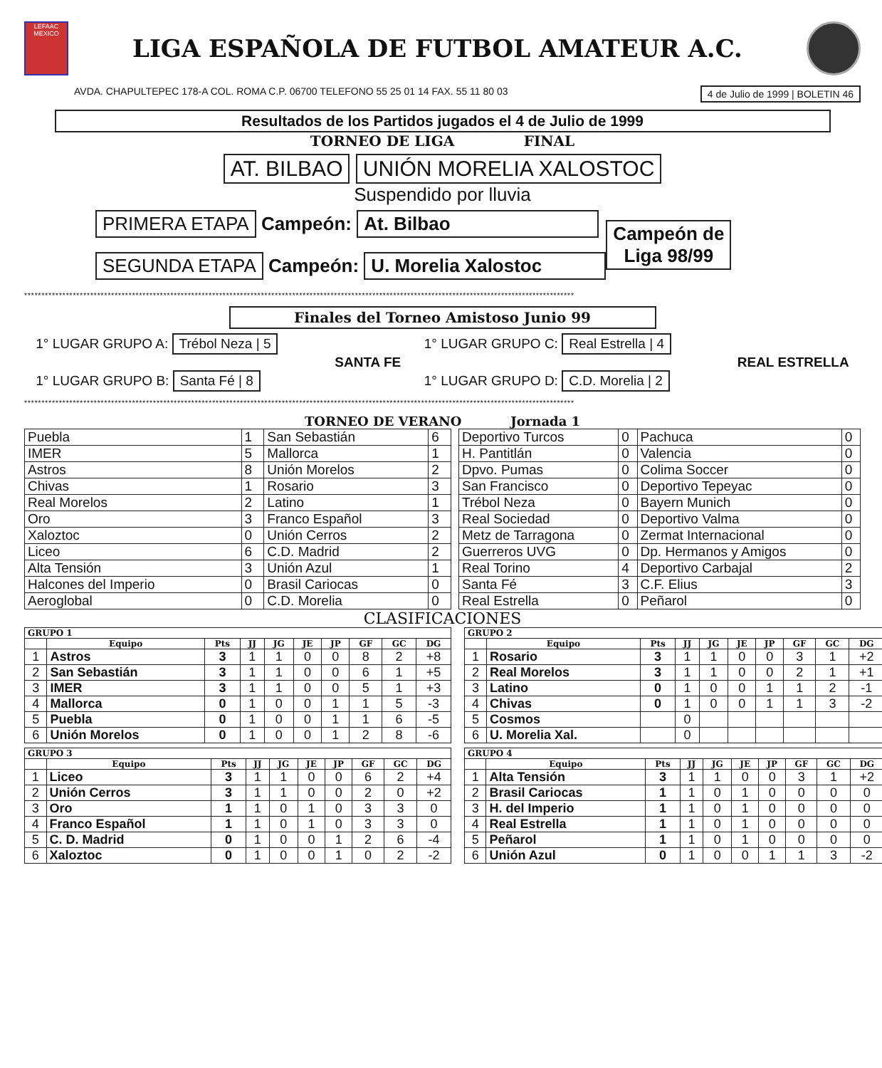LEFAAC
MEXICO
LIGA ESPAÑOLA DE FUTBOL AMATEUR A.C.
AVDA. CHAPULTEPEC 178-A COL. ROMA C.P. 06700 TELEFONO 55 25 01 14 FAX. 55 11 80 03 4 de Julio de 1999 | BOLETIN 46
Resultados de los Partidos jugados el 4 de Julio de 1999
TORNEO DE LIGA FINAL
AT. BILBAO UNIÓN MORELIA XALOSTOC
Suspendido por lluvia
PRIMERA ETAPA Campeón: At. Bilbao
SEGUNDA ETAPA Campeón: U. Morelia Xalostoc
Campeón de
Liga 98/99
**************************************************************************************************************************************************************
Finales del Torneo Amistoso Junio 99
1° LUGAR GRUPO A: Trébol Neza | 5
SANTA FE
1° LUGAR GRUPO B: Santa Fé | 8
1° LUGAR GRUPO C: Real Estrella | 4
REAL ESTRELLA
1° LUGAR GRUPO D: C.D. Morelia | 2
**************************************************************************************************************************************************************
TORNEO DE VERANO Jornada 1
| Puebla | 1 | San Sebastián | 6 |
| IMER | 5 | Mallorca | 1 |
| Astros | 8 | Unión Morelos | 2 |
| Chivas | 1 | Rosario | 3 |
| Real Morelos | 2 | Latino | 1 |
| Oro | 3 | Franco Español | 3 |
| Xaloztoc | 0 | Unión Cerros | 2 |
| Liceo | 6 | C.D. Madrid | 2 |
| Alta Tensión | 3 | Unión Azul | 1 |
| Halcones del Imperio | 0 | Brasil Cariocas | 0 |
| Aeroglobal | 0 | C.D. Morelia | 0 |
| Deportivo Turcos | 0 | Pachuca | 0 |
| H. Pantitlán | 0 | Valencia | 0 |
| Dpvo. Pumas | 0 | Colima Soccer | 0 |
| San Francisco | 0 | Deportivo Tepeyac | 0 |
| Trébol Neza | 0 | Bayern Munich | 0 |
| Real Sociedad | 0 | Deportivo Valma | 0 |
| Metz de Tarragona | 0 | Zermat Internacional | 0 |
| Guerreros UVG | 0 | Dp. Hermanos y Amigos | 0 |
| Real Torino | 4 | Deportivo Carbajal | 2 |
| Santa Fé | 3 | C.F. Elius | 3 |
| Real Estrella | 0 | Peñarol | 0 |
CLASIFICACIONES
| GRUPO 1 | | | | | | | | | |
| --- | --- | --- | --- | --- | --- | --- | --- | --- | --- |
| | Equipo | Pts | JJ | JG | JE | JP | GF | GC | DG |
| 1 | Astros | 3 | 1 | 1 | 0 | 0 | 8 | 2 | +8 |
| 2 | San Sebastián | 3 | 1 | 1 | 0 | 0 | 6 | 1 | +5 |
| 3 | IMER | 3 | 1 | 1 | 0 | 0 | 5 | 1 | +3 |
| 4 | Mallorca | 0 | 1 | 0 | 0 | 1 | 1 | 5 | -3 |
| 5 | Puebla | 0 | 1 | 0 | 0 | 1 | 1 | 6 | -5 |
| 6 | Unión Morelos | 0 | 1 | 0 | 0 | 1 | 2 | 8 | -6 |
| GRUPO 2 | | | | | | | | | |
| --- | --- | --- | --- | --- | --- | --- | --- | --- | --- |
| | Equipo | Pts | JJ | JG | JE | JP | GF | GC | DG |
| 1 | Rosario | 3 | 1 | 1 | 0 | 0 | 3 | 1 | +2 |
| 2 | Real Morelos | 3 | 1 | 1 | 0 | 0 | 2 | 1 | +1 |
| 3 | Latino | 0 | 1 | 0 | 0 | 1 | 1 | 2 | -1 |
| 4 | Chivas | 0 | 1 | 0 | 0 | 1 | 1 | 3 | -2 |
| 5 | Cosmos | | 0 | | | | | | |
| 6 | U. Morelia Xal. | | 0 | | | | | | |
| GRUPO 3 | | | | | | | | | |
| --- | --- | --- | --- | --- | --- | --- | --- | --- | --- |
| | Equipo | Pts | JJ | JG | JE | JP | GF | GC | DG |
| 1 | Liceo | 3 | 1 | 1 | 0 | 0 | 6 | 2 | +4 |
| 2 | Unión Cerros | 3 | 1 | 1 | 0 | 0 | 2 | 0 | +2 |
| 3 | Oro | 1 | 1 | 0 | 1 | 0 | 3 | 3 | 0 |
| 4 | Franco Español | 1 | 1 | 0 | 1 | 0 | 3 | 3 | 0 |
| 5 | C. D. Madrid | 0 | 1 | 0 | 0 | 1 | 2 | 6 | -4 |
| 6 | Xaloztoc | 0 | 1 | 0 | 0 | 1 | 0 | 2 | -2 |
| GRUPO 4 | | | | | | | | | |
| --- | --- | --- | --- | --- | --- | --- | --- | --- | --- |
| | Equipo | Pts | JJ | JG | JE | JP | GF | GC | DG |
| 1 | Alta Tensión | 3 | 1 | 1 | 0 | 0 | 3 | 1 | +2 |
| 2 | Brasil Cariocas | 1 | 1 | 0 | 1 | 0 | 0 | 0 | 0 |
| 3 | H. del Imperio | 1 | 1 | 0 | 1 | 0 | 0 | 0 | 0 |
| 4 | Real Estrella | 1 | 1 | 0 | 1 | 0 | 0 | 0 | 0 |
| 5 | Peñarol | 1 | 1 | 0 | 1 | 0 | 0 | 0 | 0 |
| 6 | Unión Azul | 0 | 1 | 0 | 0 | 1 | 1 | 3 | -2 |